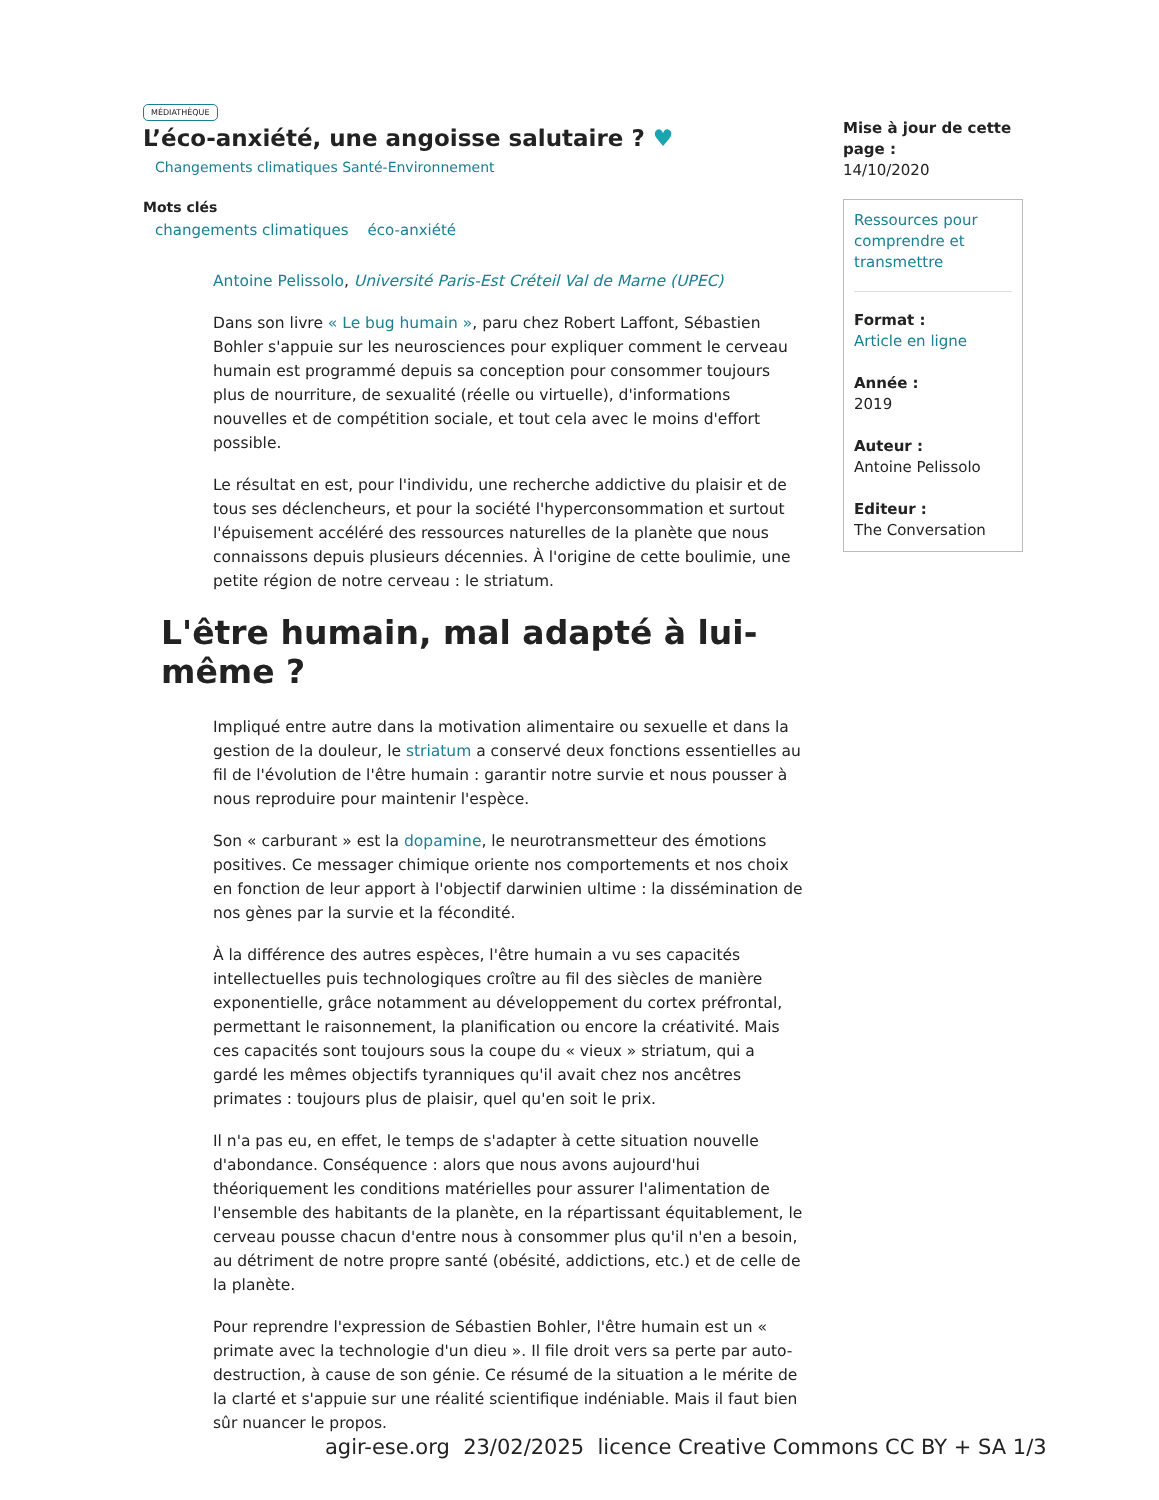MÉDIATHÈQUE
L’éco-anxiété, une angoisse salutaire ? ♥
Changements climatiques Santé-Environnement
Mots clés
changements climatiques éco-anxiété
Antoine Pelissolo, Université Paris-Est Créteil Val de Marne (UPEC)
Dans son livre « Le bug humain », paru chez Robert Laffont, Sébastien Bohler s'appuie sur les neurosciences pour expliquer comment le cerveau humain est programmé depuis sa conception pour consommer toujours plus de nourriture, de sexualité (réelle ou virtuelle), d'informations nouvelles et de compétition sociale, et tout cela avec le moins d'effort possible.
Le résultat en est, pour l'individu, une recherche addictive du plaisir et de tous ses déclencheurs, et pour la société l'hyperconsommation et surtout l'épuisement accéléré des ressources naturelles de la planète que nous connaissons depuis plusieurs décennies. À l'origine de cette boulimie, une petite région de notre cerveau : le striatum.
L'être humain, mal adapté à lui-même ?
Impliqué entre autre dans la motivation alimentaire ou sexuelle et dans la gestion de la douleur, le striatum a conservé deux fonctions essentielles au fil de l'évolution de l'être humain : garantir notre survie et nous pousser à nous reproduire pour maintenir l'espèce.
Son « carburant » est la dopamine, le neurotransmetteur des émotions positives. Ce messager chimique oriente nos comportements et nos choix en fonction de leur apport à l'objectif darwinien ultime : la dissémination de nos gènes par la survie et la fécondité.
À la différence des autres espèces, l'être humain a vu ses capacités intellectuelles puis technologiques croître au fil des siècles de manière exponentielle, grâce notamment au développement du cortex préfrontal, permettant le raisonnement, la planification ou encore la créativité. Mais ces capacités sont toujours sous la coupe du « vieux » striatum, qui a gardé les mêmes objectifs tyranniques qu'il avait chez nos ancêtres primates : toujours plus de plaisir, quel qu'en soit le prix.
Il n'a pas eu, en effet, le temps de s'adapter à cette situation nouvelle d'abondance. Conséquence : alors que nous avons aujourd'hui théoriquement les conditions matérielles pour assurer l'alimentation de l'ensemble des habitants de la planète, en la répartissant équitablement, le cerveau pousse chacun d'entre nous à consommer plus qu'il n'en a besoin, au détriment de notre propre santé (obésité, addictions, etc.) et de celle de la planète.
Pour reprendre l'expression de Sébastien Bohler, l'être humain est un « primate avec la technologie d'un dieu ». Il file droit vers sa perte par auto-destruction, à cause de son génie. Ce résumé de la situation a le mérite de la clarté et s'appuie sur une réalité scientifique indéniable. Mais il faut bien sûr nuancer le propos.
Mise à jour de cette page :
14/10/2020
Ressources pour comprendre et transmettre
Format :
Article en ligne
Année :
2019
Auteur :
Antoine Pelissolo
Editeur :
The Conversation
agir-ese.org 23/02/2025 licence Creative Commons CC BY + SA 1/3